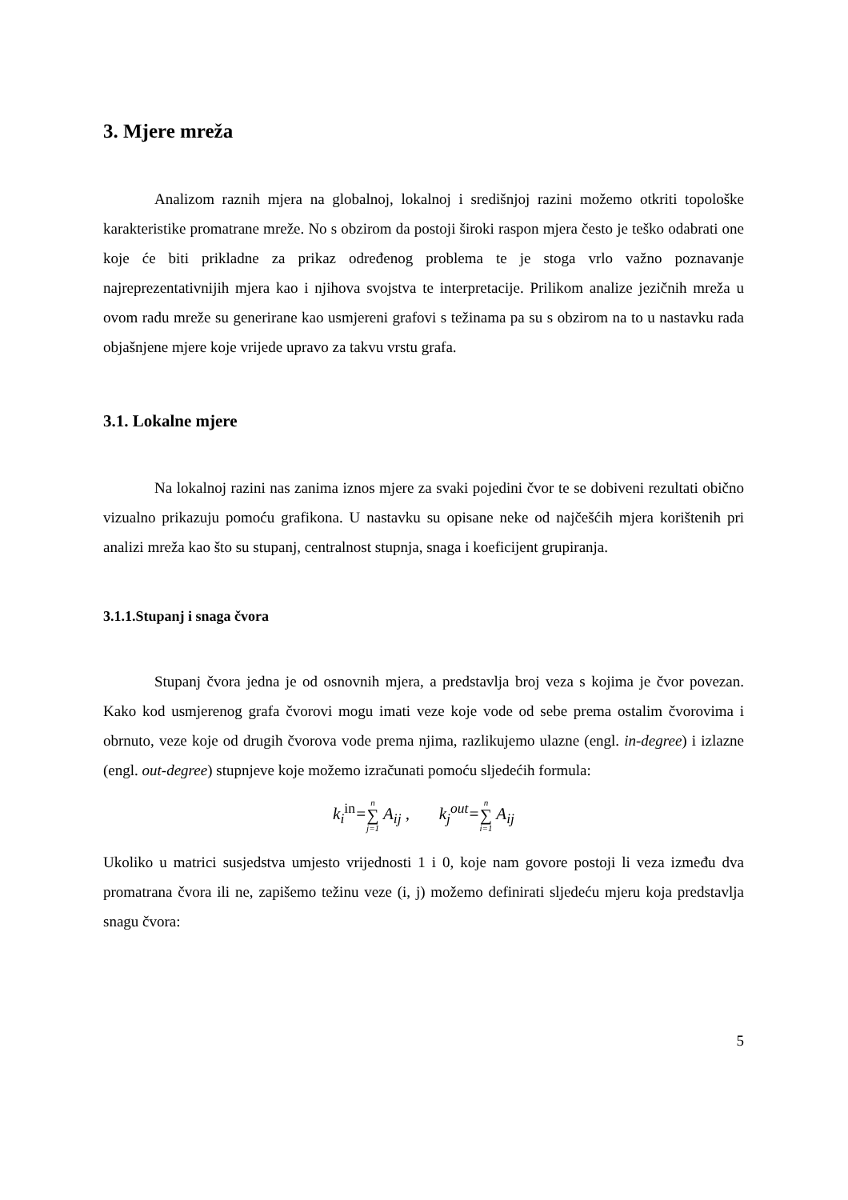3. Mjere mreža
Analizom raznih mjera na globalnoj, lokalnoj i središnjoj razini možemo otkriti topološke karakteristike promatrane mreže. No s obzirom da postoji široki raspon mjera često je teško odabrati one koje će biti prikladne za prikaz određenog problema te je stoga vrlo važno poznavanje najreprezentativnijih mjera kao i njihova svojstva te interpretacije. Prilikom analize jezičnih mreža u ovom radu mreže su generirane kao usmjereni grafovi s težinama pa su s obzirom na to u nastavku rada objašnjene mjere koje vrijede upravo za takvu vrstu grafa.
3.1. Lokalne mjere
Na lokalnoj razini nas zanima iznos mjere za svaki pojedini čvor te se dobiveni rezultati obično vizualno prikazuju pomoću grafikona. U nastavku su opisane neke od najčešćih mjera korištenih pri analizi mreža kao što su stupanj, centralnost stupnja, snaga i koeficijent grupiranja.
3.1.1.Stupanj i snaga čvora
Stupanj čvora jedna je od osnovnih mjera, a predstavlja broj veza s kojima je čvor povezan. Kako kod usmjerenog grafa čvorovi mogu imati veze koje vode od sebe prema ostalim čvorovima i obrnuto, veze koje od drugih čvorova vode prema njima, razlikujemo ulazne (engl. in-degree) i izlazne (engl. out-degree) stupnjeve koje možemo izračunati pomoću sljedećih formula:
k<sub>i</sub><sup>in</sup>=n ∑ j=1 A<sub>ij</sub> , k<sub>j</sub><sup>out</sup>=n ∑ i=1 A<sub>ij</sub>
Ukoliko u matrici susjedstva umjesto vrijednosti 1 i 0, koje nam govore postoji li veza između dva promatrana čvora ili ne, zapišemo težinu veze (i, j) možemo definirati sljedeću mjeru koja predstavlja snagu čvora:
5